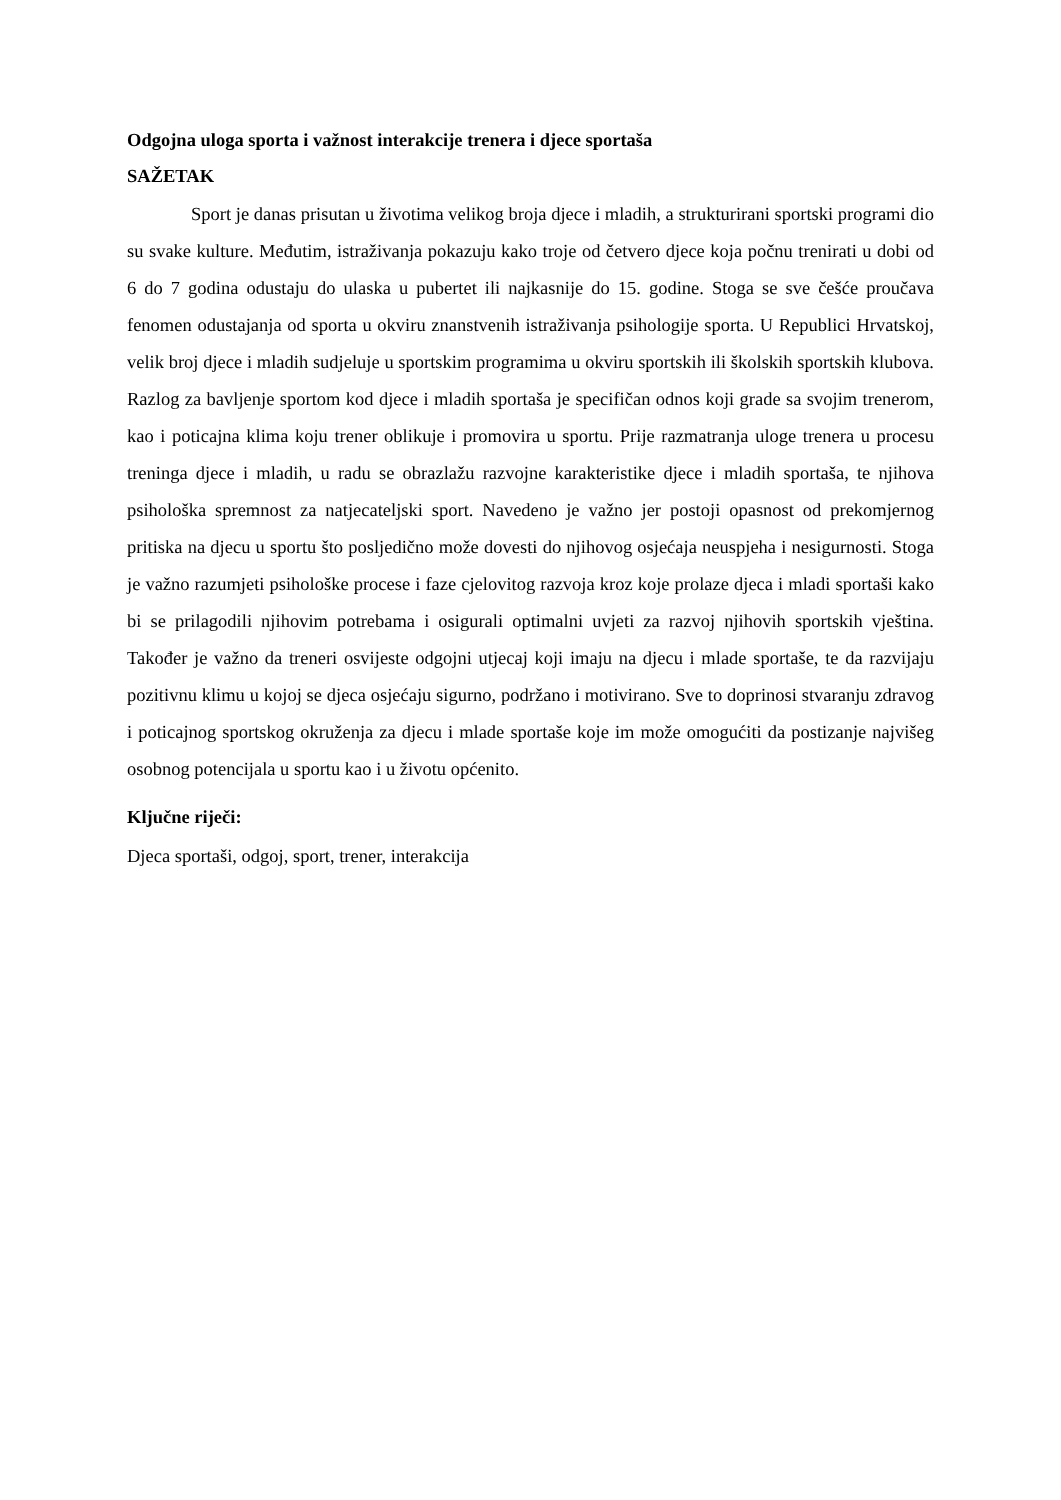Odgojna uloga sporta i važnost interakcije trenera i djece sportaša
SAŽETAK
Sport je danas prisutan u životima velikog broja djece i mladih, a strukturirani sportski programi dio su svake kulture. Međutim, istraživanja pokazuju kako troje od četvero djece koja počnu trenirati u dobi od 6 do 7 godina odustaju do ulaska u pubertet ili najkasnije do 15. godine. Stoga se sve češće proučava fenomen odustajanja od sporta u okviru znanstvenih istraživanja psihologije sporta. U Republici Hrvatskoj, velik broj djece i mladih sudjeluje u sportskim programima u okviru sportskih ili školskih sportskih klubova. Razlog za bavljenje sportom kod djece i mladih sportaša je specifičan odnos koji grade sa svojim trenerom, kao i poticajna klima koju trener oblikuje i promovira u sportu. Prije razmatranja uloge trenera u procesu treninga djece i mladih, u radu se obrazlažu razvojne karakteristike djece i mladih sportaša, te njihova psihološka spremnost za natjecateljski sport. Navedeno je važno jer postoji opasnost od prekomjernog pritiska na djecu u sportu što posljedično može dovesti do njihovog osjećaja neuspjeha i nesigurnosti. Stoga je važno razumjeti psihološke procese i faze cjelovitog razvoja kroz koje prolaze djeca i mladi sportaši kako bi se prilagodili njihovim potrebama i osigurali optimalni uvjeti za razvoj njihovih sportskih vještina. Također je važno da treneri osvijeste odgojni utjecaj koji imaju na djecu i mlade sportaše, te da razvijaju pozitivnu klimu u kojoj se djeca osjećaju sigurno, podržano i motivirano. Sve to doprinosi stvaranju zdravog i poticajnog sportskog okruženja za djecu i mlade sportaše koje im može omogućiti da postizanje najvišeg osobnog potencijala u sportu kao i u životu općenito.
Ključne riječi:
Djeca sportaši, odgoj, sport, trener, interakcija